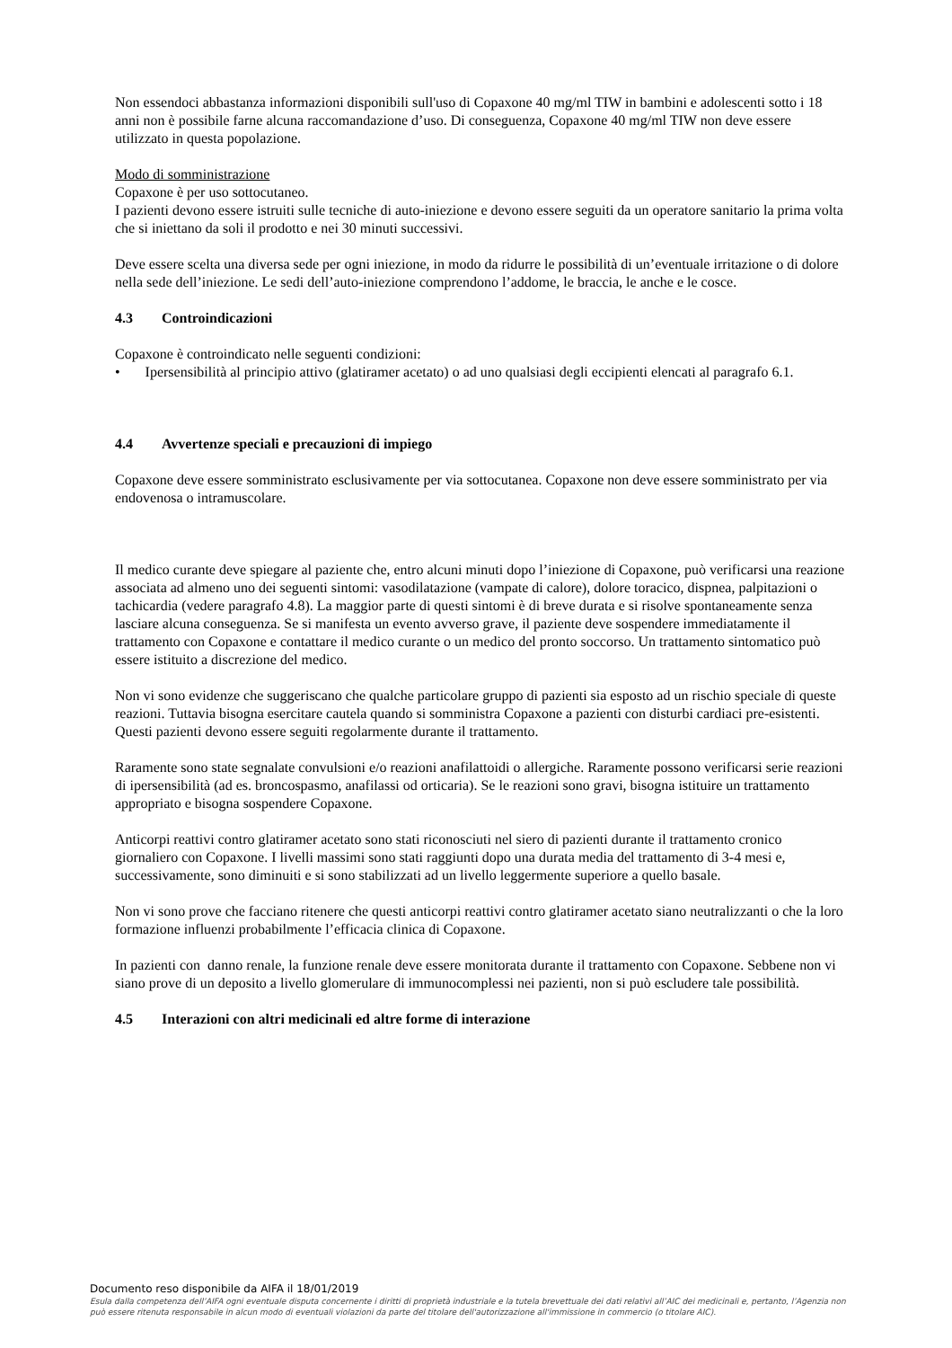Non essendoci abbastanza informazioni disponibili sull'uso di Copaxone 40 mg/ml TIW in bambini e adolescenti sotto i 18 anni non è possibile farne alcuna raccomandazione d’uso. Di conseguenza, Copaxone 40 mg/ml TIW non deve essere utilizzato in questa popolazione.
Modo di somministrazione
Copaxone è per uso sottocutaneo.
I pazienti devono essere istruiti sulle tecniche di auto-iniezione e devono essere seguiti da un operatore sanitario la prima volta che si iniettano da soli il prodotto e nei 30 minuti successivi.
Deve essere scelta una diversa sede per ogni iniezione, in modo da ridurre le possibilità di un’eventuale irritazione o di dolore nella sede dell’iniezione. Le sedi dell’auto-iniezione comprendono l’addome, le braccia, le anche e le cosce.
4.3 Controindicazioni
Copaxone è controindicato nelle seguenti condizioni:
• Ipersensibilità al principio attivo (glatiramer acetato) o ad uno qualsiasi degli eccipienti elencati al paragrafo 6.1.
4.4 Avvertenze speciali e precauzioni di impiego
Copaxone deve essere somministrato esclusivamente per via sottocutanea. Copaxone non deve essere somministrato per via endovenosa o intramuscolare.
Il medico curante deve spiegare al paziente che, entro alcuni minuti dopo l’iniezione di Copaxone, può verificarsi una reazione associata ad almeno uno dei seguenti sintomi: vasodilatazione (vampate di calore), dolore toracico, dispnea, palpitazioni o tachicardia (vedere paragrafo 4.8). La maggior parte di questi sintomi è di breve durata e si risolve spontaneamente senza lasciare alcuna conseguenza. Se si manifesta un evento avverso grave, il paziente deve sospendere immediatamente il trattamento con Copaxone e contattare il medico curante o un medico del pronto soccorso. Un trattamento sintomatico può essere istituito a discrezione del medico.
Non vi sono evidenze che suggeriscano che qualche particolare gruppo di pazienti sia esposto ad un rischio speciale di queste reazioni. Tuttavia bisogna esercitare cautela quando si somministra Copaxone a pazienti con disturbi cardiaci pre-esistenti. Questi pazienti devono essere seguiti regolarmente durante il trattamento.
Raramente sono state segnalate convulsioni e/o reazioni anafilattoidi o allergiche. Raramente possono verificarsi serie reazioni di ipersensibilità (ad es. broncospasmo, anafilassi od orticaria). Se le reazioni sono gravi, bisogna istituire un trattamento appropriato e bisogna sospendere Copaxone.
Anticorpi reattivi contro glatiramer acetato sono stati riconosciuti nel siero di pazienti durante il trattamento cronico giornaliero con Copaxone. I livelli massimi sono stati raggiunti dopo una durata media del trattamento di 3-4 mesi e, successivamente, sono diminuiti e si sono stabilizzati ad un livello leggermente superiore a quello basale.
Non vi sono prove che facciano ritenere che questi anticorpi reattivi contro glatiramer acetato siano neutralizzanti o che la loro formazione influenzi probabilmente l’efficacia clinica di Copaxone.
In pazienti con danno renale, la funzione renale deve essere monitorata durante il trattamento con Copaxone. Sebbene non vi siano prove di un deposito a livello glomerulare di immunocomplessi nei pazienti, non si può escludere tale possibilità.
4.5 Interazioni con altri medicinali ed altre forme di interazione
Documento reso disponibile da AIFA il 18/01/2019
Esula dalla competenza dell’AIFA ogni eventuale disputa concernente i diritti di proprietà industriale e la tutela brevettuale dei dati relativi all’AIC dei medicinali e, pertanto, l’Agenzia non può essere ritenuta responsabile in alcun modo di eventuali violazioni da parte del titolare dell'autorizzazione all'immissione in commercio (o titolare AIC).